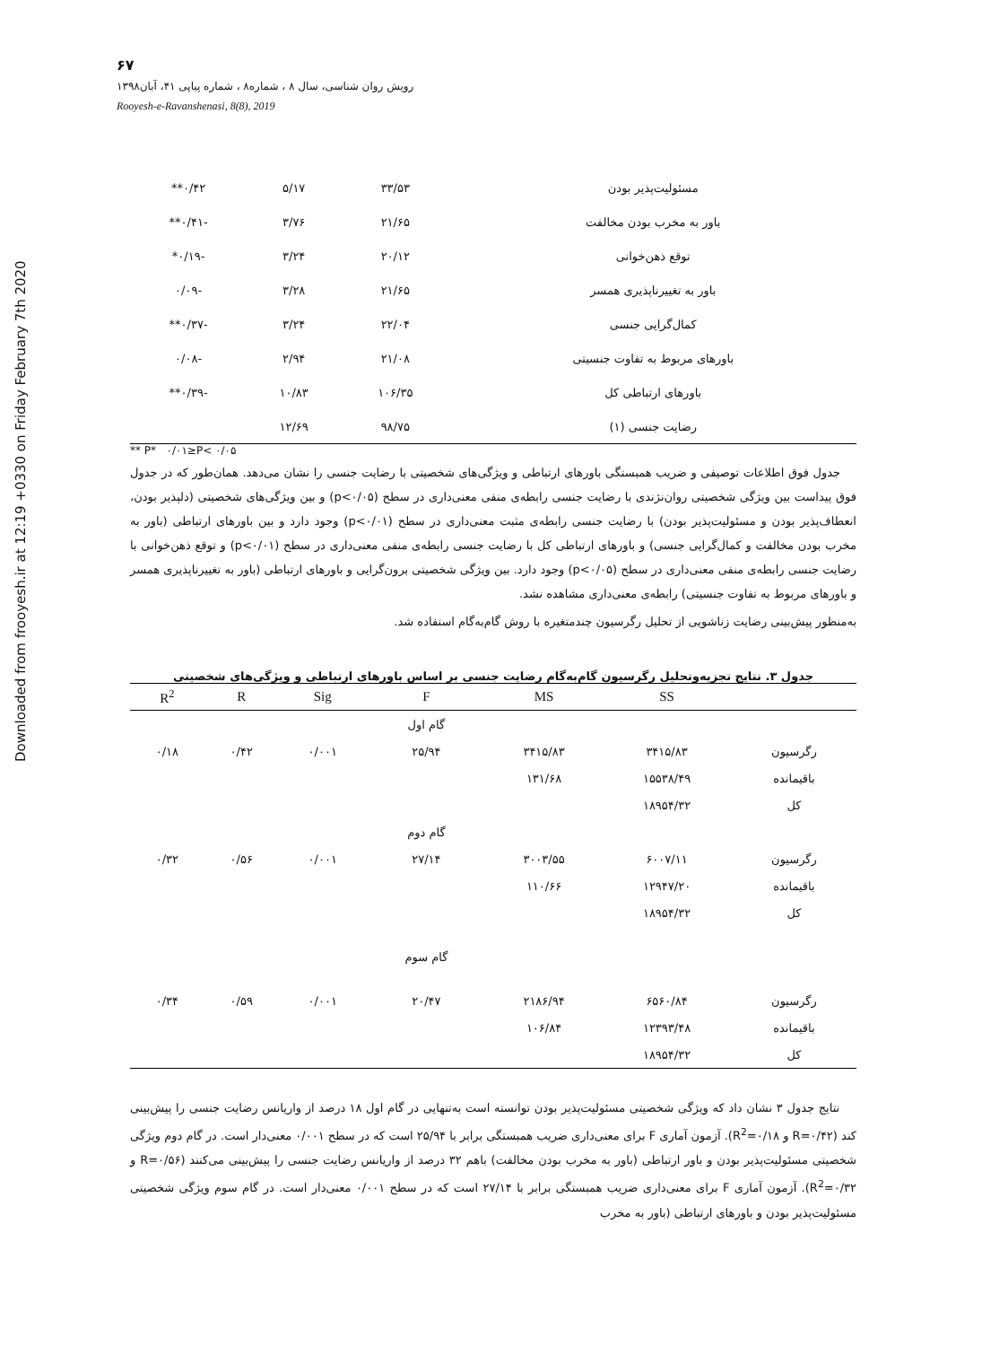Downloaded from frooyesh.ir at 12:19 +0330 on Friday February 7th 2020
۶۷
رویش روان شناسی، سال ۸ ، شماره۸ ، شماره پیاپی ۴۱، آبان۱۳۹۸
Rooyesh-e-Ravanshenasi, 8(8), 2019
| مسئولیت‌پذیر بودن | ۳۳/۵۳ | ۵/۱۷ | ۰/۴۲** |
| باور به مخرب بودن مخالفت | ۲۱/۶۵ | ۳/۷۶ | -۰/۴۱** |
| توقع ذهن‌خوانی | ۲۰/۱۲ | ۳/۲۴ | -۰/۱۹* |
| باور به تغییرناپذیری همسر | ۲۱/۶۵ | ۳/۲۸ | -۰/۰۹ |
| کمال‌گرایی جنسی | ۲۲/۰۴ | ۳/۲۴ | -۰/۳۷** |
| باورهای مربوط به تفاوت جنسیتی | ۲۱/۰۸ | ۲/۹۴ | -۰/۰۸ |
| باورهای ارتباطی کل | ۱۰۶/۳۵ | ۱۰/۸۳ | -۰/۳۹** |
| رضایت جنسی (۱) | ۹۸/۷۵ | ۱۲/۶۹ | |
** P* ۰/۰۱≥P< ۰/۰۵
جدول فوق اطلاعات توصیفی و ضریب همبستگی باورهای ارتباطی و ویژگی‌های شخصیتی با رضایت جنسی را نشان می‌دهد. همان‌طور که در جدول فوق پیداست بین ویژگی شخصیتی روان‌نژندی با رضایت جنسی رابطه‌ی منفی معنی‌داری در سطح (p<۰/۰۵) و بین ویژگی‌های شخصیتی (دلپذیر بودن، انعطاف‌پذیر بودن و مسئولیت‌پذیر بودن) با رضایت جنسی رابطه‌ی مثبت معنی‌داری در سطح (p<۰/۰۱) وجود دارد و بین باورهای ارتباطی (باور به مخرب بودن مخالفت و کمال‌گرایی جنسی) و باورهای ارتباطی کل با رضایت جنسی رابطه‌ی منفی معنی‌داری در سطح (p<۰/۰۱) و توقع ذهن‌خوانی با رضایت جنسی رابطه‌ی منفی معنی‌داری در سطح (p<۰/۰۵) وجود دارد. بین ویژگی شخصیتی برون‌گرایی و باورهای ارتباطی (باور به تغییرناپذیری همسر و باورهای مربوط به تفاوت جنسیتی) رابطه‌ی معنی‌داری مشاهده نشد.
به‌منظور پیش‌بینی رضایت زناشویی از تحلیل رگرسیون چندمتغیره با روش گام‌به‌گام استفاده شد.
جدول ۳. نتایج تجزیه‌وتحلیل رگرسیون گام‌به‌گام رضایت جنسی بر اساس باورهای ارتباطی و ویژگی‌های شخصیتی
| | SS | MS | F | Sig | R | R<sup>2</sup> |
| --- | --- | --- | --- | --- | --- | --- |
| | | | گام اول | | | |
| رگرسیون | ۳۴۱۵/۸۳ | ۳۴۱۵/۸۳ | ۲۵/۹۴ | ۰/۰۰۱ | ۰/۴۲ | ۰/۱۸ |
| باقیمانده | ۱۵۵۳۸/۴۹ | ۱۳۱/۶۸ | | | | |
| کل | ۱۸۹۵۴/۳۲ | | | | | |
| | | | گام دوم | | | |
| رگرسیون | ۶۰۰۷/۱۱ | ۳۰۰۳/۵۵ | ۲۷/۱۴ | ۰/۰۰۱ | ۰/۵۶ | ۰/۳۲ |
| باقیمانده | ۱۲۹۴۷/۲۰ | ۱۱۰/۶۶ | | | | |
| کل | ۱۸۹۵۴/۳۲ | | | | | |
| | | | گام سوم | | | |
| رگرسیون | ۶۵۶۰/۸۴ | ۲۱۸۶/۹۴ | ۲۰/۴۷ | ۰/۰۰۱ | ۰/۵۹ | ۰/۳۴ |
| باقیمانده | ۱۲۳۹۳/۴۸ | ۱۰۶/۸۴ | | | | |
| کل | ۱۸۹۵۴/۳۲ | | | | | |
نتایج جدول ۳ نشان داد که ویژگی شخصیتی مسئولیت‌پذیر بودن توانسته است به‌تنهایی در گام اول ۱۸ درصد از واریانس رضایت جنسی را پیش‌بینی کند (R=۰/۴۲ و R<sup>2</sup>=۰/۱۸). آزمون آماری F برای معنی‌داری ضریب همبستگی برابر با ۲۵/۹۴ است که در سطح ۰/۰۰۱ معنی‌دار است. در گام دوم ویژگی شخصیتی مسئولیت‌پذیر بودن و باور ارتباطی (باور به مخرب بودن مخالفت) باهم ۳۲ درصد از واریانس رضایت جنسی را پیش‌بینی می‌کنند (R=۰/۵۶ و R<sup>2</sup>=۰/۳۲). آزمون آماری F برای معنی‌داری ضریب همبستگی برابر با ۲۷/۱۴ است که در سطح ۰/۰۰۱ معنی‌دار است. در گام سوم ویژگی شخصیتی مسئولیت‌پذیر بودن و باورهای ارتباطی (باور به مخرب